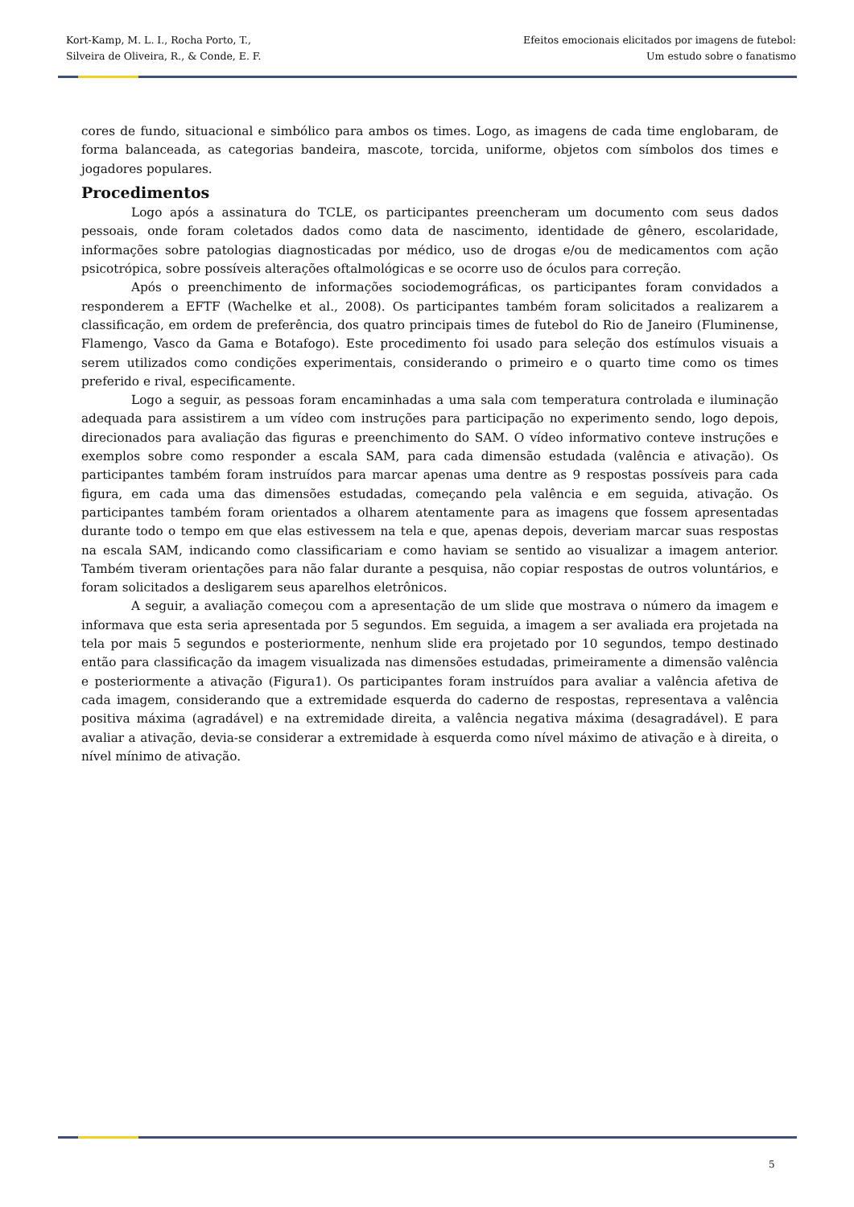Kort-Kamp, M. L. I., Rocha Porto, T.,
Silveira de Oliveira, R., & Conde, E. F.
Efeitos emocionais elicitados por imagens de futebol:
Um estudo sobre o fanatismo
cores de fundo, situacional e simbólico para ambos os times. Logo, as imagens de cada time englobaram, de forma balanceada, as categorias bandeira, mascote, torcida, uniforme, objetos com símbolos dos times e jogadores populares.
Procedimentos
Logo após a assinatura do TCLE, os participantes preencheram um documento com seus dados pessoais, onde foram coletados dados como data de nascimento, identidade de gênero, escolaridade, informações sobre patologias diagnosticadas por médico, uso de drogas e/ou de medicamentos com ação psicotrópica, sobre possíveis alterações oftalmológicas e se ocorre uso de óculos para correção.
Após o preenchimento de informações sociodemográficas, os participantes foram convidados a responderem a EFTF (Wachelke et al., 2008). Os participantes também foram solicitados a realizarem a classificação, em ordem de preferência, dos quatro principais times de futebol do Rio de Janeiro (Fluminense, Flamengo, Vasco da Gama e Botafogo). Este procedimento foi usado para seleção dos estímulos visuais a serem utilizados como condições experimentais, considerando o primeiro e o quarto time como os times preferido e rival, especificamente.
Logo a seguir, as pessoas foram encaminhadas a uma sala com temperatura controlada e iluminação adequada para assistirem a um vídeo com instruções para participação no experimento sendo, logo depois, direcionados para avaliação das figuras e preenchimento do SAM. O vídeo informativo conteve instruções e exemplos sobre como responder a escala SAM, para cada dimensão estudada (valência e ativação). Os participantes também foram instruídos para marcar apenas uma dentre as 9 respostas possíveis para cada figura, em cada uma das dimensões estudadas, começando pela valência e em seguida, ativação. Os participantes também foram orientados a olharem atentamente para as imagens que fossem apresentadas durante todo o tempo em que elas estivessem na tela e que, apenas depois, deveriam marcar suas respostas na escala SAM, indicando como classificariam e como haviam se sentido ao visualizar a imagem anterior. Também tiveram orientações para não falar durante a pesquisa, não copiar respostas de outros voluntários, e foram solicitados a desligarem seus aparelhos eletrônicos.
A seguir, a avaliação começou com a apresentação de um slide que mostrava o número da imagem e informava que esta seria apresentada por 5 segundos. Em seguida, a imagem a ser avaliada era projetada na tela por mais 5 segundos e posteriormente, nenhum slide era projetado por 10 segundos, tempo destinado então para classificação da imagem visualizada nas dimensões estudadas, primeiramente a dimensão valência e posteriormente a ativação (Figura1). Os participantes foram instruídos para avaliar a valência afetiva de cada imagem, considerando que a extremidade esquerda do caderno de respostas, representava a valência positiva máxima (agradável) e na extremidade direita, a valência negativa máxima (desagradável). E para avaliar a ativação, devia-se considerar a extremidade à esquerda como nível máximo de ativação e à direita, o nível mínimo de ativação.
5